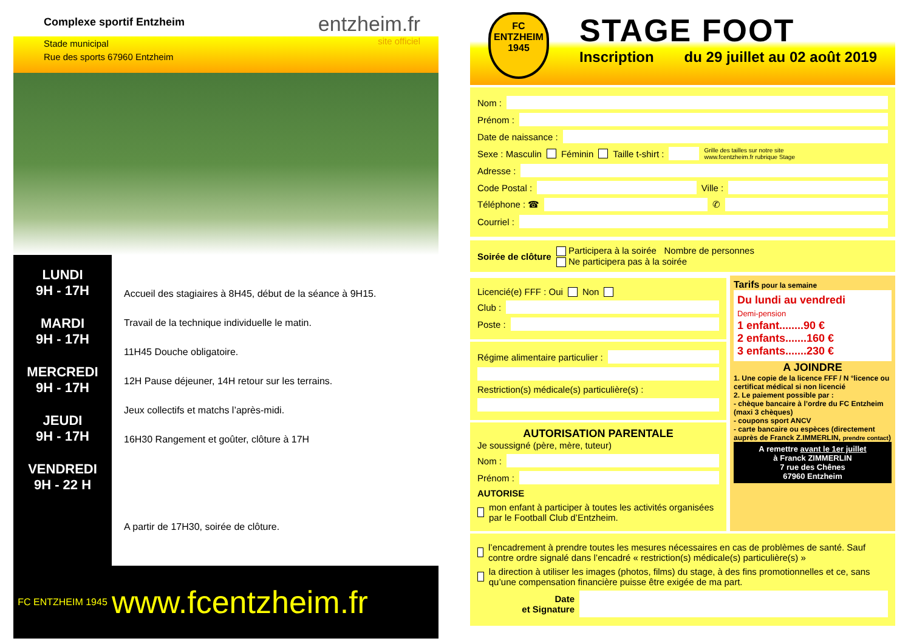Complexe sportif Entzheim entzheim.fr
site officiel
Stade municipal
Rue des sports 67960 Entzheim
LUNDI
9H - 17H
MARDI
9H - 17H
MERCREDI
9H - 17H
JEUDI
9H - 17H
VENDREDI
9H - 22 H
Accueil des stagiaires à 8H45, début de la séance à 9H15.
Travail de la technique individuelle le matin.
11H45 Douche obligatoire.
12H Pause déjeuner, 14H retour sur les terrains.
Jeux collectifs et matchs l’après-midi.
16H30 Rangement et goûter, clôture à 17H
A partir de 17H30, soirée de clôture.
FC ENTZHEIM 1945
www.fcentzheim.fr
FC
ENTZHEIM
1945
STAGE FOOT
Inscription du 29 juillet au 02 août 2019
Nom :
Prénom :
Date de naissance :
Sexe : Masculin Féminin Taille t-shirt : Grille des tailles sur notre site
www.fcentzheim.fr rubrique Stage
Adresse :
Code Postal : Ville :
Téléphone : ☎ ✆
Courriel :
Soirée de clôture
Participera à la soirée Nombre de personnes
Ne participera pas à la soirée
Licencié(e) FFF : Oui Non
Club :
Poste :
Régime alimentaire particulier :
Restriction(s) médicale(s) particulière(s) :
AUTORISATION PARENTALE
Je soussigné (père, mère, tuteur)
Nom :
Prénom :
AUTORISE
mon enfant à participer à toutes les activités organisées par le Football Club d’Entzheim.
Tarifs pour la semaine
Du lundi au vendredi
Demi-pension
1 enfant........90 €
2 enfants.......160 €
3 enfants.......230 €
A JOINDRE
1. Une copie de la licence FFF / N °licence ou certificat médical si non licencié
2. Le paiement possible par :
- chèque bancaire à l’ordre du FC Entzheim (maxi 3 chèques)
- coupons sport ANCV
- carte bancaire ou espèces (directement auprès de Franck Z.IMMERLIN, prendre contact)
A remettre avant le 1er juillet
à Franck ZIMMERLIN
7 rue des Chênes
67960 Entzheim
l’encadrement à prendre toutes les mesures nécessaires en cas de problèmes de santé. Sauf contre ordre signalé dans l’encadré « restriction(s) médicale(s) particulière(s) »
la direction à utiliser les images (photos, films) du stage, à des fins promotionnelles et ce, sans qu’une compensation financière puisse être exigée de ma part.
Date
et Signature